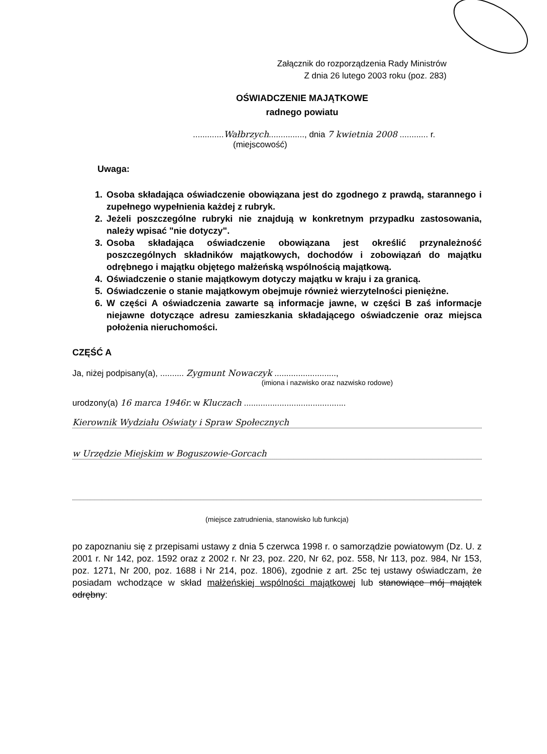Załącznik do rozporządzenia Rady Ministrów
Z dnia 26 lutego 2003 roku (poz. 283)
OŚWIADCZENIE MAJĄTKOWE
radnego powiatu
.............Wałbrzych..............., dnia 7 kwietnia 2008 ............ r.
(miejscowość)
Uwaga:
1. Osoba składająca oświadczenie obowiązana jest do zgodnego z prawdą, starannego i zupełnego wypełnienia każdej z rubryk.
2. Jeżeli poszczególne rubryki nie znajdują w konkretnym przypadku zastosowania, należy wpisać "nie dotyczy".
3. Osoba składająca oświadczenie obowiązana jest określić przynależność poszczególnych składników majątkowych, dochodów i zobowiązań do majątku odrębnego i majątku objętego małżeńską wspólnością majątkową.
4. Oświadczenie o stanie majątkowym dotyczy majątku w kraju i za granicą.
5. Oświadczenie o stanie majątkowym obejmuje również wierzytelności pieniężne.
6. W części A oświadczenia zawarte są informacje jawne, w części B zaś informacje niejawne dotyczące adresu zamieszkania składającego oświadczenie oraz miejsca położenia nieruchomości.
CZĘŚĆ A
Ja, niżej podpisany(a), .......... Zygmunt Nowaczyk ..........................,
(imiona i nazwisko oraz nazwisko rodowe)
urodzony(a) 16 marca 1946r. w Kluczach ...........................................
Kierownik Wydziału Oświaty i Spraw Społecznych
w Urzędzie Miejskim w Boguszowie-Gorcach
(miejsce zatrudnienia, stanowisko lub funkcja)
po zapoznaniu się z przepisami ustawy z dnia 5 czerwca 1998 r. o samorządzie powiatowym (Dz. U. z 2001 r. Nr 142, poz. 1592 oraz z 2002 r. Nr 23, poz. 220, Nr 62, poz. 558, Nr 113, poz. 984, Nr 153, poz. 1271, Nr 200, poz. 1688 i Nr 214, poz. 1806), zgodnie z art. 25c tej ustawy oświadczam, że posiadam wchodzące w skład małżeńskiej wspólności majątkowej lub stanowiące mój majątek odrębny: